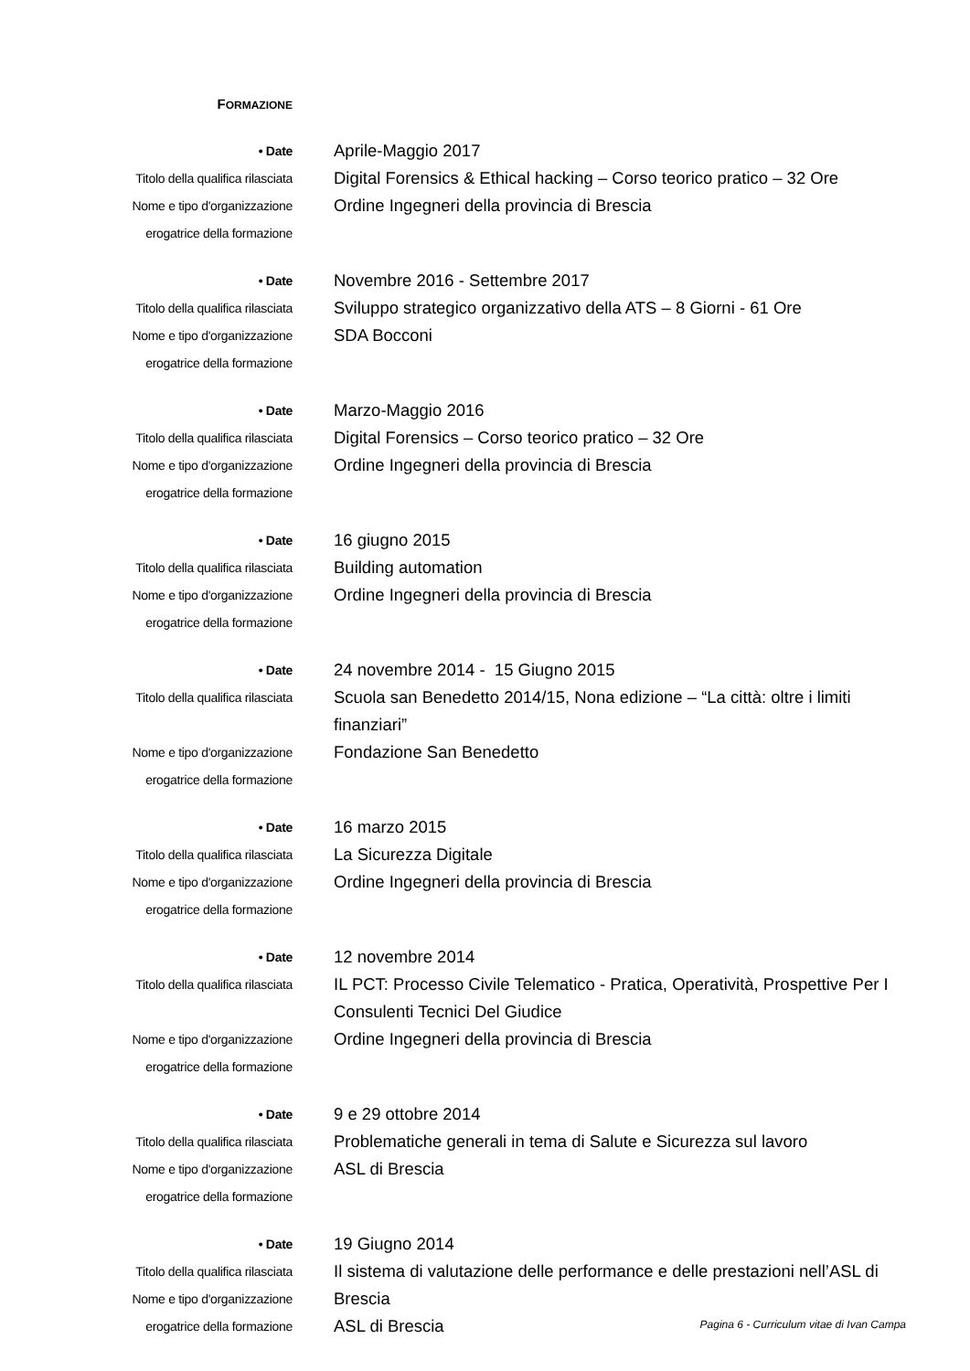FORMAZIONE
• Date
Aprile-Maggio 2017
Titolo della qualifica rilasciata
Digital Forensics & Ethical hacking – Corso teorico pratico – 32 Ore
Nome e tipo d'organizzazione
erogatrice della formazione
Ordine Ingegneri della provincia di Brescia
• Date
Novembre 2016 - Settembre 2017
Titolo della qualifica rilasciata
Sviluppo strategico organizzativo della ATS – 8 Giorni - 61 Ore
Nome e tipo d'organizzazione
erogatrice della formazione
SDA Bocconi
• Date
Marzo-Maggio 2016
Titolo della qualifica rilasciata
Digital Forensics – Corso teorico pratico – 32 Ore
Nome e tipo d'organizzazione
erogatrice della formazione
Ordine Ingegneri della provincia di Brescia
• Date
16 giugno 2015
Titolo della qualifica rilasciata
Building automation
Nome e tipo d'organizzazione
erogatrice della formazione
Ordine Ingegneri della provincia di Brescia
• Date
24 novembre 2014 - 15 Giugno 2015
Titolo della qualifica rilasciata
Scuola san Benedetto 2014/15, Nona edizione – “La città: oltre i limiti finanziari”
Nome e tipo d'organizzazione
erogatrice della formazione
Fondazione San Benedetto
• Date
16 marzo 2015
Titolo della qualifica rilasciata
La Sicurezza Digitale
Nome e tipo d'organizzazione
erogatrice della formazione
Ordine Ingegneri della provincia di Brescia
• Date
12 novembre 2014
Titolo della qualifica rilasciata
IL PCT: Processo Civile Telematico - Pratica, Operatività, Prospettive Per I Consulenti Tecnici Del Giudice
Nome e tipo d'organizzazione
erogatrice della formazione
Ordine Ingegneri della provincia di Brescia
• Date
9 e 29 ottobre 2014
Titolo della qualifica rilasciata
Problematiche generali in tema di Salute e Sicurezza sul lavoro
Nome e tipo d'organizzazione
erogatrice della formazione
ASL di Brescia
• Date
19 Giugno 2014
Titolo della qualifica rilasciata
Nome e tipo d'organizzazione
erogatrice della formazione
Il sistema di valutazione delle performance e delle prestazioni nell’ASL di Brescia
ASL di Brescia
Pagina 6 - Curriculum vitae di Ivan Campa